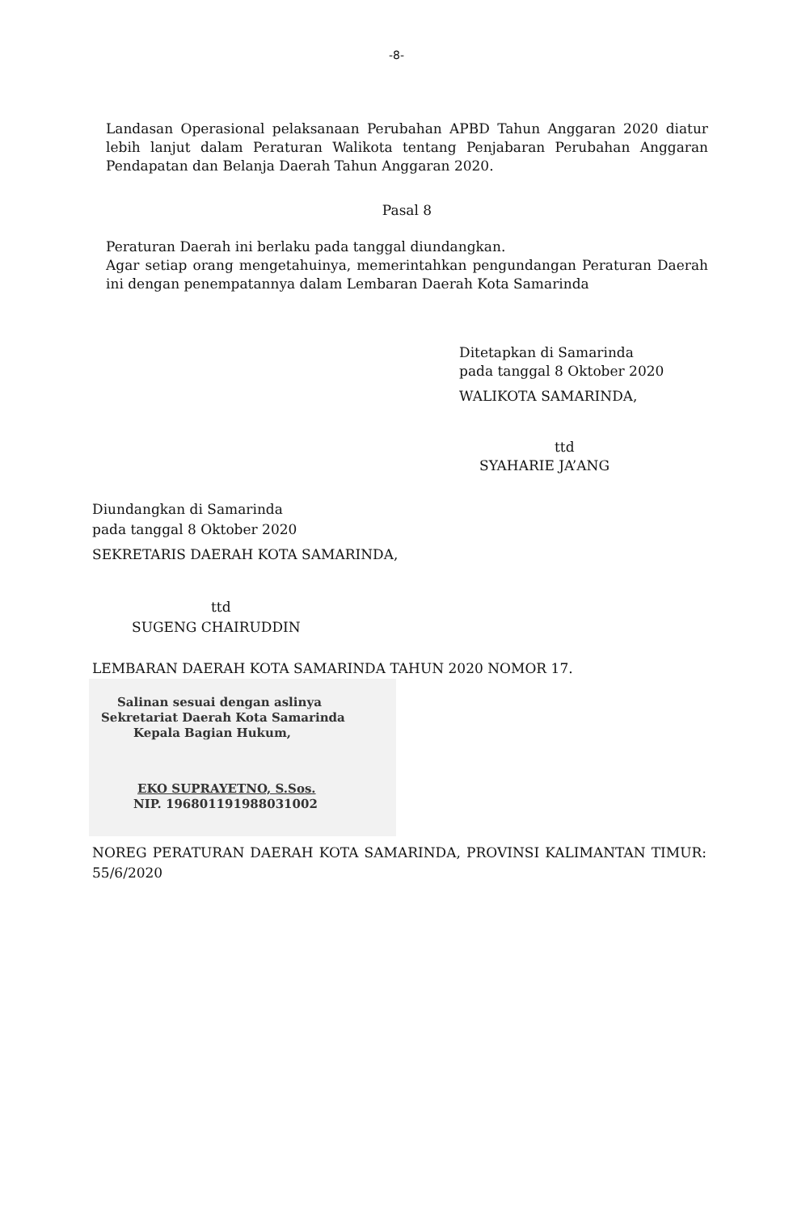-8-
Landasan Operasional pelaksanaan Perubahan APBD Tahun Anggaran 2020 diatur lebih lanjut dalam Peraturan Walikota tentang Penjabaran Perubahan Anggaran Pendapatan dan Belanja Daerah Tahun Anggaran 2020.
Pasal 8
Peraturan Daerah ini berlaku pada tanggal diundangkan.
Agar setiap orang mengetahuinya, memerintahkan pengundangan Peraturan Daerah ini dengan penempatannya dalam Lembaran Daerah Kota Samarinda
Ditetapkan di Samarinda
pada tanggal 8 Oktober 2020
WALIKOTA SAMARINDA,
ttd
SYAHARIE JA’ANG
Diundangkan di Samarinda
pada tanggal 8 Oktober 2020
SEKRETARIS DAERAH KOTA SAMARINDA,
ttd
SUGENG CHAIRUDDIN
LEMBARAN DAERAH KOTA SAMARINDA TAHUN 2020 NOMOR 17.
Salinan sesuai dengan aslinya
Sekretariat Daerah Kota Samarinda
Kepala Bagian Hukum,
EKO SUPRAYETNO, S.Sos.
NIP. 196801191988031002
NOREG PERATURAN DAERAH KOTA SAMARINDA, PROVINSI KALIMANTAN TIMUR: 55/6/2020